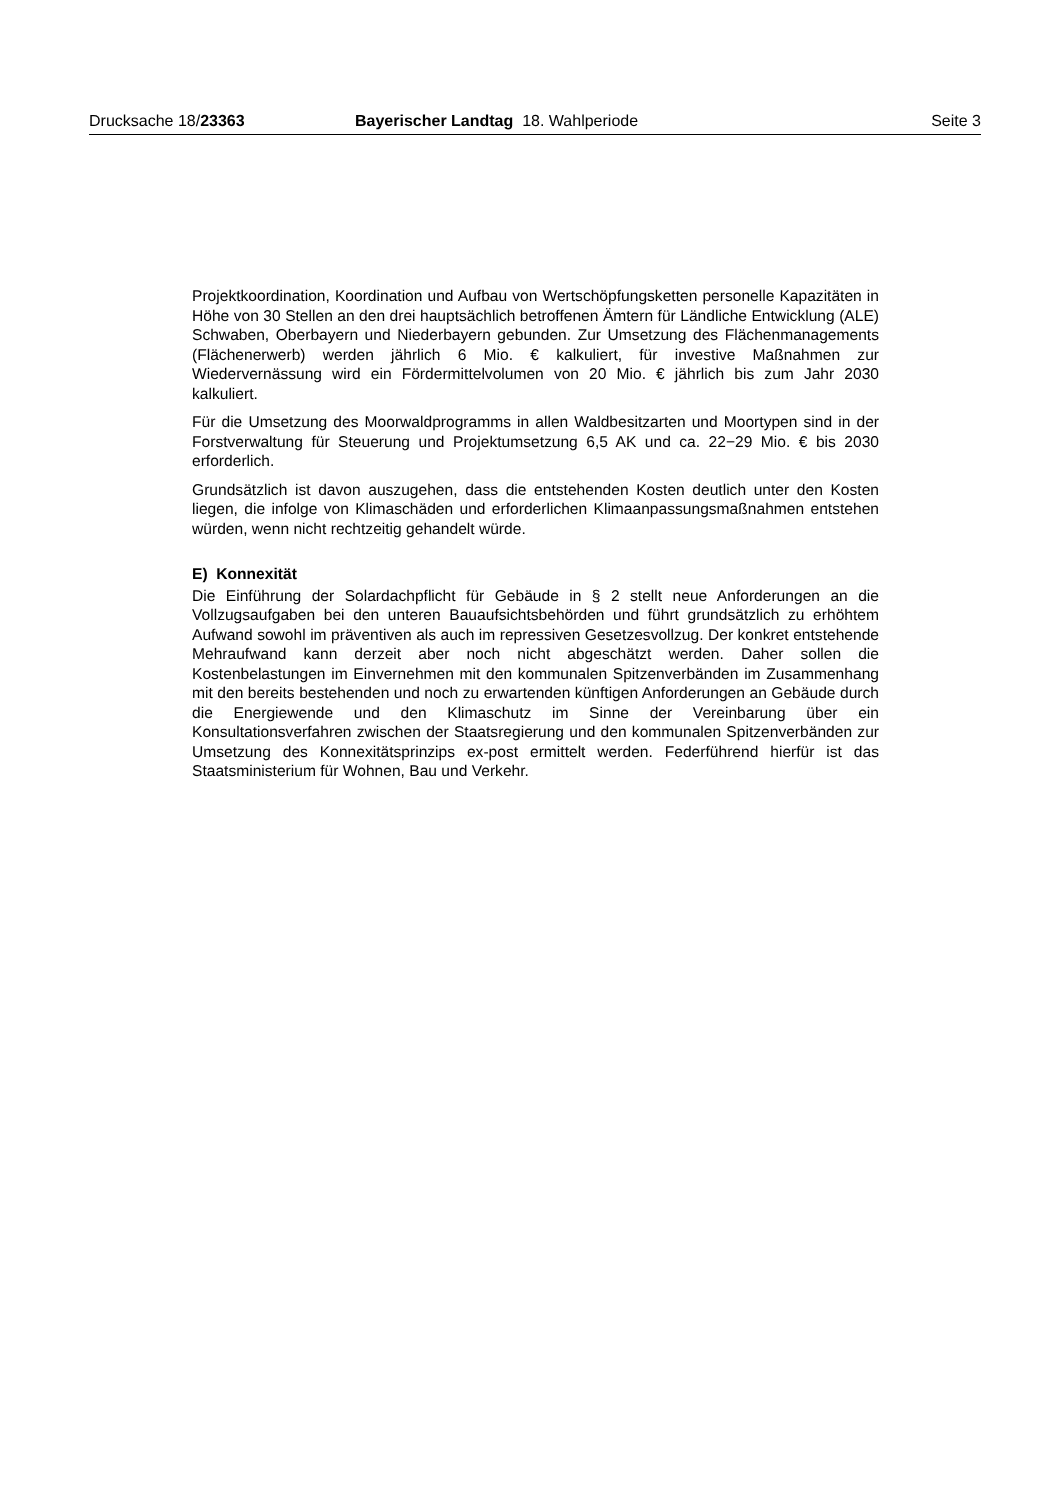Drucksache 18/23363 Bayerischer Landtag 18. Wahlperiode Seite 3
Projektkoordination, Koordination und Aufbau von Wertschöpfungsketten personelle Kapazitäten in Höhe von 30 Stellen an den drei hauptsächlich betroffenen Ämtern für Ländliche Entwicklung (ALE) Schwaben, Oberbayern und Niederbayern gebunden. Zur Umsetzung des Flächenmanagements (Flächenerwerb) werden jährlich 6 Mio. € kalkuliert, für investive Maßnahmen zur Wiedervernässung wird ein Fördermittelvolumen von 20 Mio. € jährlich bis zum Jahr 2030 kalkuliert.
Für die Umsetzung des Moorwaldprogramms in allen Waldbesitzarten und Moortypen sind in der Forstverwaltung für Steuerung und Projektumsetzung 6,5 AK und ca. 22−29 Mio. € bis 2030 erforderlich.
Grundsätzlich ist davon auszugehen, dass die entstehenden Kosten deutlich unter den Kosten liegen, die infolge von Klimaschäden und erforderlichen Klimaanpassungsmaßnahmen entstehen würden, wenn nicht rechtzeitig gehandelt würde.
E) Konnexität
Die Einführung der Solardachpflicht für Gebäude in § 2 stellt neue Anforderungen an die Vollzugsaufgaben bei den unteren Bauaufsichtsbehörden und führt grundsätzlich zu erhöhtem Aufwand sowohl im präventiven als auch im repressiven Gesetzesvollzug. Der konkret entstehende Mehraufwand kann derzeit aber noch nicht abgeschätzt werden. Daher sollen die Kostenbelastungen im Einvernehmen mit den kommunalen Spitzenverbänden im Zusammenhang mit den bereits bestehenden und noch zu erwartenden künftigen Anforderungen an Gebäude durch die Energiewende und den Klimaschutz im Sinne der Vereinbarung über ein Konsultationsverfahren zwischen der Staatsregierung und den kommunalen Spitzenverbänden zur Umsetzung des Konnexitätsprinzips ex-post ermittelt werden. Federführend hierfür ist das Staatsministerium für Wohnen, Bau und Verkehr.